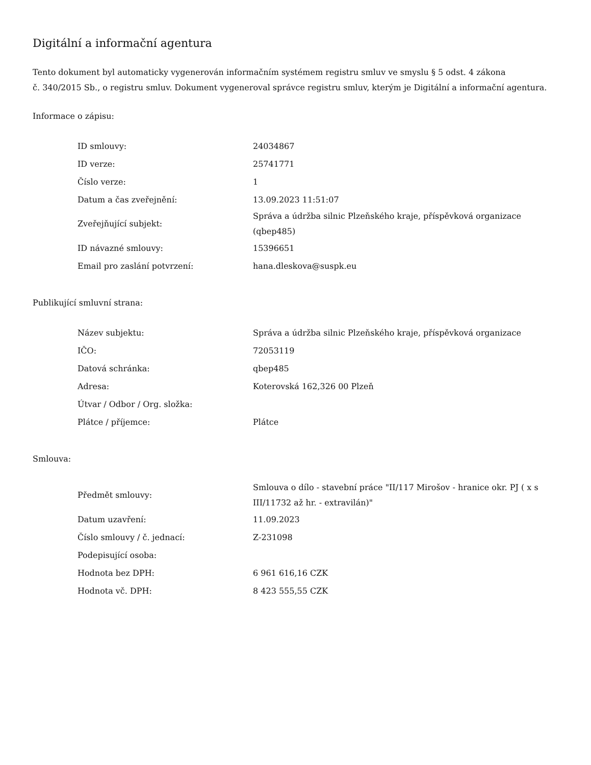Digitální a informační agentura
Tento dokument byl automaticky vygenerován informačním systémem registru smluv ve smyslu § 5 odst. 4 zákona
č. 340/2015 Sb., o registru smluv. Dokument vygeneroval správce registru smluv, kterým je Digitální a informační agentura.
Informace o zápisu:
| ID smlouvy: | 24034867 |
| ID verze: | 25741771 |
| Číslo verze: | 1 |
| Datum a čas zveřejnění: | 13.09.2023 11:51:07 |
| Zveřejňující subjekt: | Správa a údržba silnic Plzeňského kraje, příspěvková organizace (qbep485) |
| ID návazné smlouvy: | 15396651 |
| Email pro zaslání potvrzení: | hana.dleskova@suspk.eu |
Publikující smluvní strana:
| Název subjektu: | Správa a údržba silnic Plzeňského kraje, příspěvková organizace |
| IČO: | 72053119 |
| Datová schránka: | qbep485 |
| Adresa: | Koterovská 162,326 00 Plzeň |
| Útvar / Odbor / Org. složka: | |
| Plátce / příjemce: | Plátce |
Smlouva:
| Předmět smlouvy: | Smlouva o dílo - stavební práce "II/117 Mirošov - hranice okr. PJ ( x s III/11732 až hr. - extravilán)" |
| Datum uzavření: | 11.09.2023 |
| Číslo smlouvy / č. jednací: | Z-231098 |
| Podepisující osoba: | |
| Hodnota bez DPH: | 6 961 616,16 CZK |
| Hodnota vč. DPH: | 8 423 555,55 CZK |